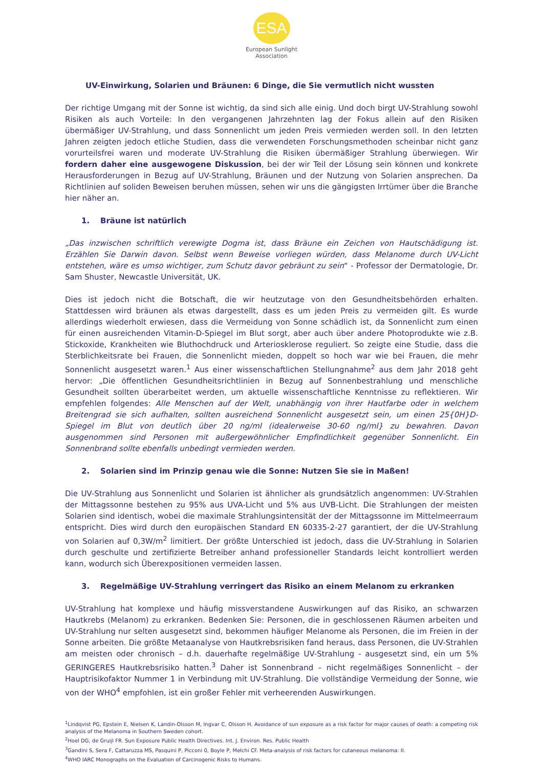ESA
European Sunlight
Association
UV-Einwirkung, Solarien und Bräunen: 6 Dinge, die Sie vermutlich nicht wussten
Der richtige Umgang mit der Sonne ist wichtig, da sind sich alle einig. Und doch birgt UV-Strahlung sowohl Risiken als auch Vorteile: In den vergangenen Jahrzehnten lag der Fokus allein auf den Risiken übermäßiger UV-Strahlung, und dass Sonnenlicht um jeden Preis vermieden werden soll. In den letzten Jahren zeigten jedoch etliche Studien, dass die verwendeten Forschungsmethoden scheinbar nicht ganz vorurteilsfrei waren und moderate UV-Strahlung die Risiken übermäßiger Strahlung überwiegen. Wir fordern daher eine ausgewogene Diskussion, bei der wir Teil der Lösung sein können und konkrete Herausforderungen in Bezug auf UV-Strahlung, Bräunen und der Nutzung von Solarien ansprechen. Da Richtlinien auf soliden Beweisen beruhen müssen, sehen wir uns die gängigsten Irrtümer über die Branche hier näher an.
1. Bräune ist natürlich
„Das inzwischen schriftlich verewigte Dogma ist, dass Bräune ein Zeichen von Hautschädigung ist. Erzählen Sie Darwin davon. Selbst wenn Beweise vorliegen würden, dass Melanome durch UV-Licht entstehen, wäre es umso wichtiger, zum Schutz davor gebräunt zu sein“ - Professor der Dermatologie, Dr. Sam Shuster, Newcastle Universität, UK.
Dies ist jedoch nicht die Botschaft, die wir heutzutage von den Gesundheitsbehörden erhalten. Stattdessen wird bräunen als etwas dargestellt, dass es um jeden Preis zu vermeiden gilt. Es wurde allerdings wiederholt erwiesen, dass die Vermeidung von Sonne schädlich ist, da Sonnenlicht zum einen für einen ausreichenden Vitamin-D-Spiegel im Blut sorgt, aber auch über andere Photoprodukte wie z.B. Stickoxide, Krankheiten wie Bluthochdruck und Arteriosklerose reguliert. So zeigte eine Studie, dass die Sterblichkeitsrate bei Frauen, die Sonnenlicht mieden, doppelt so hoch war wie bei Frauen, die mehr Sonnenlicht ausgesetzt waren.<sup>1</sup> Aus einer wissenschaftlichen Stellungnahme<sup>2</sup> aus dem Jahr 2018 geht hervor: „Die öffentlichen Gesundheitsrichtlinien in Bezug auf Sonnenbestrahlung und menschliche Gesundheit sollten überarbeitet werden, um aktuelle wissenschaftliche Kenntnisse zu reflektieren. Wir empfehlen folgendes: Alle Menschen auf der Welt, unabhängig von ihrer Hautfarbe oder in welchem Breitengrad sie sich aufhalten, sollten ausreichend Sonnenlicht ausgesetzt sein, um einen 25{0H}D-Spiegel im Blut von deutlich über 20 ng/ml (idealerweise 30-60 ng/ml} zu bewahren. Davon ausgenommen sind Personen mit außergewöhnlicher Empfindlichkeit gegenüber Sonnenlicht. Ein Sonnenbrand sollte ebenfalls unbedingt vermieden werden.
2. Solarien sind im Prinzip genau wie die Sonne: Nutzen Sie sie in Maßen!
Die UV-Strahlung aus Sonnenlicht und Solarien ist ähnlicher als grundsätzlich angenommen: UV-Strahlen der Mittagssonne bestehen zu 95% aus UVA-Licht und 5% aus UVB-Licht. Die Strahlungen der meisten Solarien sind identisch, wobei die maximale Strahlungsintensität der der Mittagssonne im Mittelmeerraum entspricht. Dies wird durch den europäischen Standard EN 60335-2-27 garantiert, der die UV-Strahlung von Solarien auf 0,3W/m<sup>2</sup> limitiert. Der größte Unterschied ist jedoch, dass die UV-Strahlung in Solarien durch geschulte und zertifizierte Betreiber anhand professioneller Standards leicht kontrolliert werden kann, wodurch sich Überexpositionen vermeiden lassen.
3. Regelmäßige UV-Strahlung verringert das Risiko an einem Melanom zu erkranken
UV-Strahlung hat komplexe und häufig missverstandene Auswirkungen auf das Risiko, an schwarzen Hautkrebs (Melanom) zu erkranken. Bedenken Sie: Personen, die in geschlossenen Räumen arbeiten und UV-Strahlung nur selten ausgesetzt sind, bekommen häufiger Melanome als Personen, die im Freien in der Sonne arbeiten. Die größte Metaanalyse von Hautkrebsrisiken fand heraus, dass Personen, die UV-Strahlen am meisten oder chronisch – d.h. dauerhafte regelmäßige UV-Strahlung - ausgesetzt sind, ein um 5% GERINGERES Hautkrebsrisiko hatten.<sup>3</sup> Daher ist Sonnenbrand – nicht regelmäßiges Sonnenlicht – der Hauptrisikofaktor Nummer 1 in Verbindung mit UV-Strahlung. Die vollständige Vermeidung der Sonne, wie von der WHO<sup>4</sup> empfohlen, ist ein großer Fehler mit verheerenden Auswirkungen.
<sup>1</sup> Lindqvist PG, Epstein E, Nielsen K, Landin-Olsson M, lngvar C, Olsson H. Avoidance of sun exposure as a risk factor for major causes of death: a competing risk analysis of the Melanoma in Southern Sweden cohort.
<sup>2</sup> Hoel DG, de Gruijl FR. Sun Exposure Public Health Directives. Int. J. Environ. Res. Public Health
<sup>3</sup> Gandini S, Sera F, Cattaruzza MS, Pasquini P, Picconi 0, Boyle P, Melchi CF. Meta-analysis of risk factors for cutaneous melanoma: II.
<sup>4</sup> WHO IARC Monographs on the Evaluation of Carcinogenic Risks to Humans.